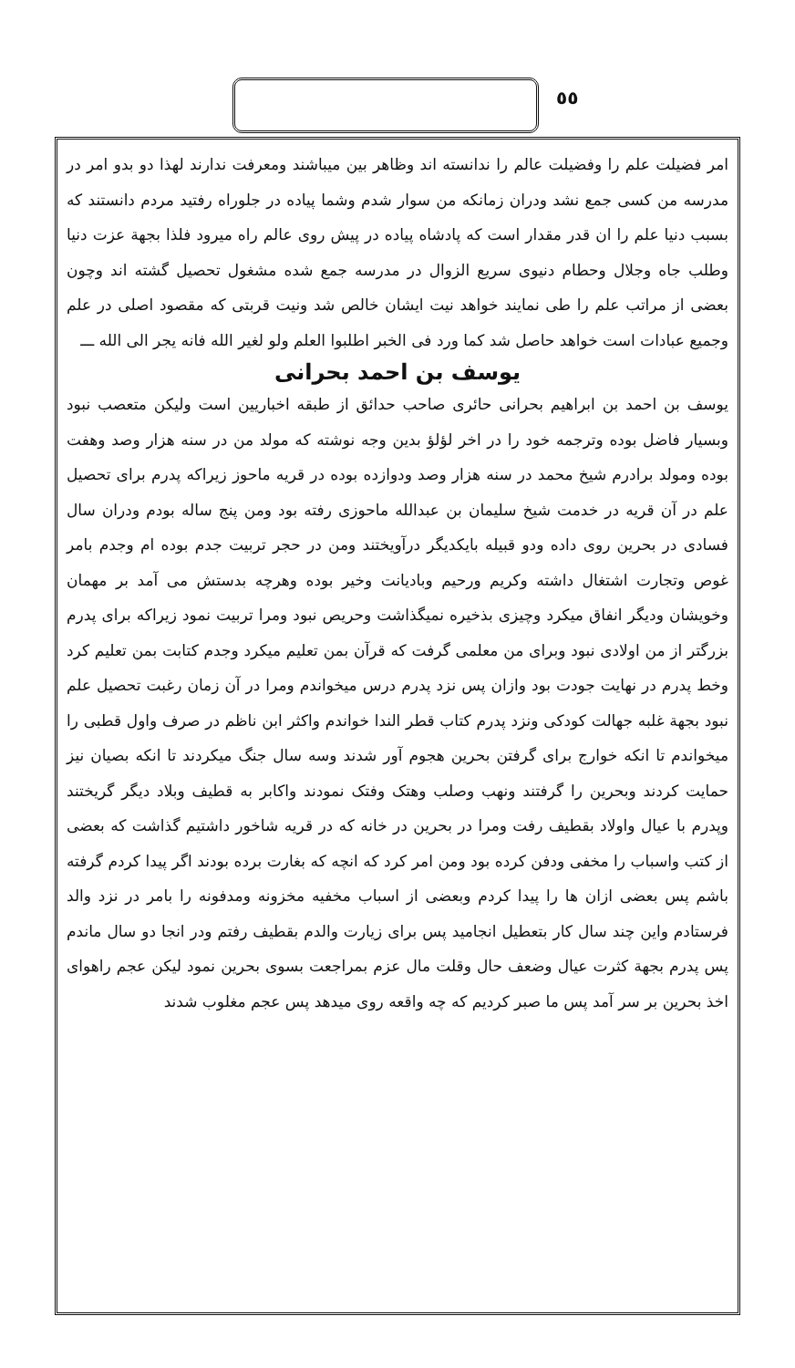٥٥
امر فضیلت علم را وفضیلت عالم را ندانسته اند وظاهر بین میباشند ومعرفت ندارند لهذا دو بدو امر در مدرسه من کسی جمع نشد ودران زمانکه من سوار شدم وشما پیاده در جلوراه رفتید مردم دانستند که بسبب دنیا علم را ان قدر مقدار است که پادشاه پیاده در پیش روی عالم راه میرود فلذا بجهة عزت دنیا وطلب جاه وجلال وحطام دنیوی سریع الزوال در مدرسه جمع شده مشغول تحصیل گشته اند وچون بعضی از مراتب علم را طی نمایند خواهد نیت ایشان خالص شد ونیت قربتی که مقصود اصلی در علم وجمیع عبادات است خواهد حاصل شد کما ورد فی الخبر اطلبوا العلم ولو لغیر الله فانه یجر الی الله ـــ
یوسف بن احمد بحرانی
یوسف بن احمد بن ابراهیم بحرانی حائری صاحب حدائق از طبقه اخباریین است ولیکن متعصب نبود وبسیار فاضل بوده وترجمه خود را در اخر لؤلؤ بدین وجه نوشته که مولد من در سنه هزار وصد وهفت بوده ومولد برادرم شیخ محمد در سنه هزار وصد ودوازده بوده در قریه ماحوز زیراکه پدرم برای تحصیل علم در آن قریه در خدمت شیخ سلیمان بن عبدالله ماحوزی رفته بود ومن پنج ساله بودم ودران سال فسادی در بحرین روی داده ودو قبیله بایکدیگر درآویختند ومن در حجر تربیت جدم بوده ام وجدم بامر غوص وتجارت اشتغال داشته وکریم ورحیم وبادیانت وخیر بوده وهرچه بدستش می آمد بر مهمان وخویشان ودیگر انفاق میکرد وچیزی بذخیره نمیگذاشت وحریص نبود ومرا تربیت نمود زیراکه برای پدرم بزرگتر از من اولادی نبود وبرای من معلمی گرفت که قرآن بمن تعلیم میکرد وجدم کتابت بمن تعلیم کرد وخط پدرم در نهایت جودت بود وازان پس نزد پدرم درس میخواندم ومرا در آن زمان رغبت تحصیل علم نبود بجهة غلبه جهالت کودکی ونزد پدرم کتاب قطر الندا خواندم واکثر ابن ناظم در صرف واول قطبی را میخواندم تا انکه خوارج برای گرفتن بحرین هجوم آور شدند وسه سال جنگ میکردند تا انکه بصیان نیز حمایت کردند وبحرین را گرفتند ونهب وصلب وهتک وفتک نمودند واکابر به قطیف وبلاد دیگر گریختند وپدرم با عیال واولاد بقطیف رفت ومرا در بحرین در خانه که در قریه شاخور داشتیم گذاشت که بعضی از کتب واسباب را مخفی ودفن کرده بود ومن امر کرد که انچه که بغارت برده بودند اگر پیدا کردم گرفته باشم پس بعضی ازان ها را پیدا کردم وبعضی از اسباب مخفیه مخزونه ومدفونه را بامر در نزد والد فرستادم واین چند سال کار بتعطیل انجامید پس برای زیارت والدم بقطیف رفتم ودر انجا دو سال ماندم پس پدرم بجهة کثرت عیال وضعف حال وقلت مال عزم بمراجعت بسوی بحرین نمود لیکن عجم راهوای اخذ بحرین بر سر آمد پس ما صبر کردیم که چه واقعه روی میدهد پس عجم مغلوب شدند